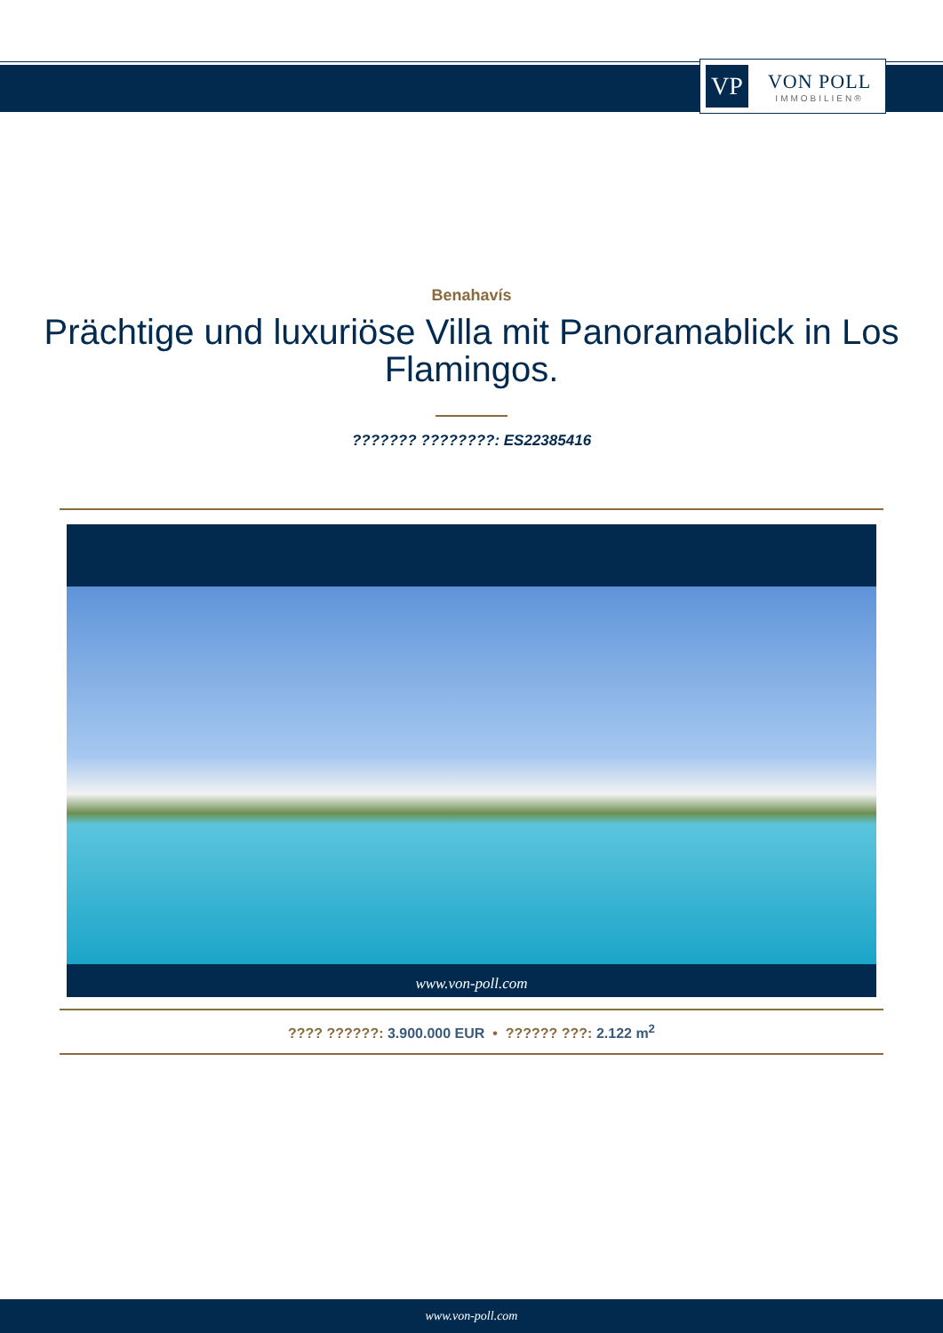VP
VON POLL
IMMOBILIEN®
Benahavís
Prächtige und luxuriöse Villa mit Panoramablick in Los Flamingos.
??????? ????????: ES22385416
www.von-poll.com
???? ??????: 3.900.000 EUR • ?????? ???: 2.122 m<sup>2</sup>
www.von-poll.com